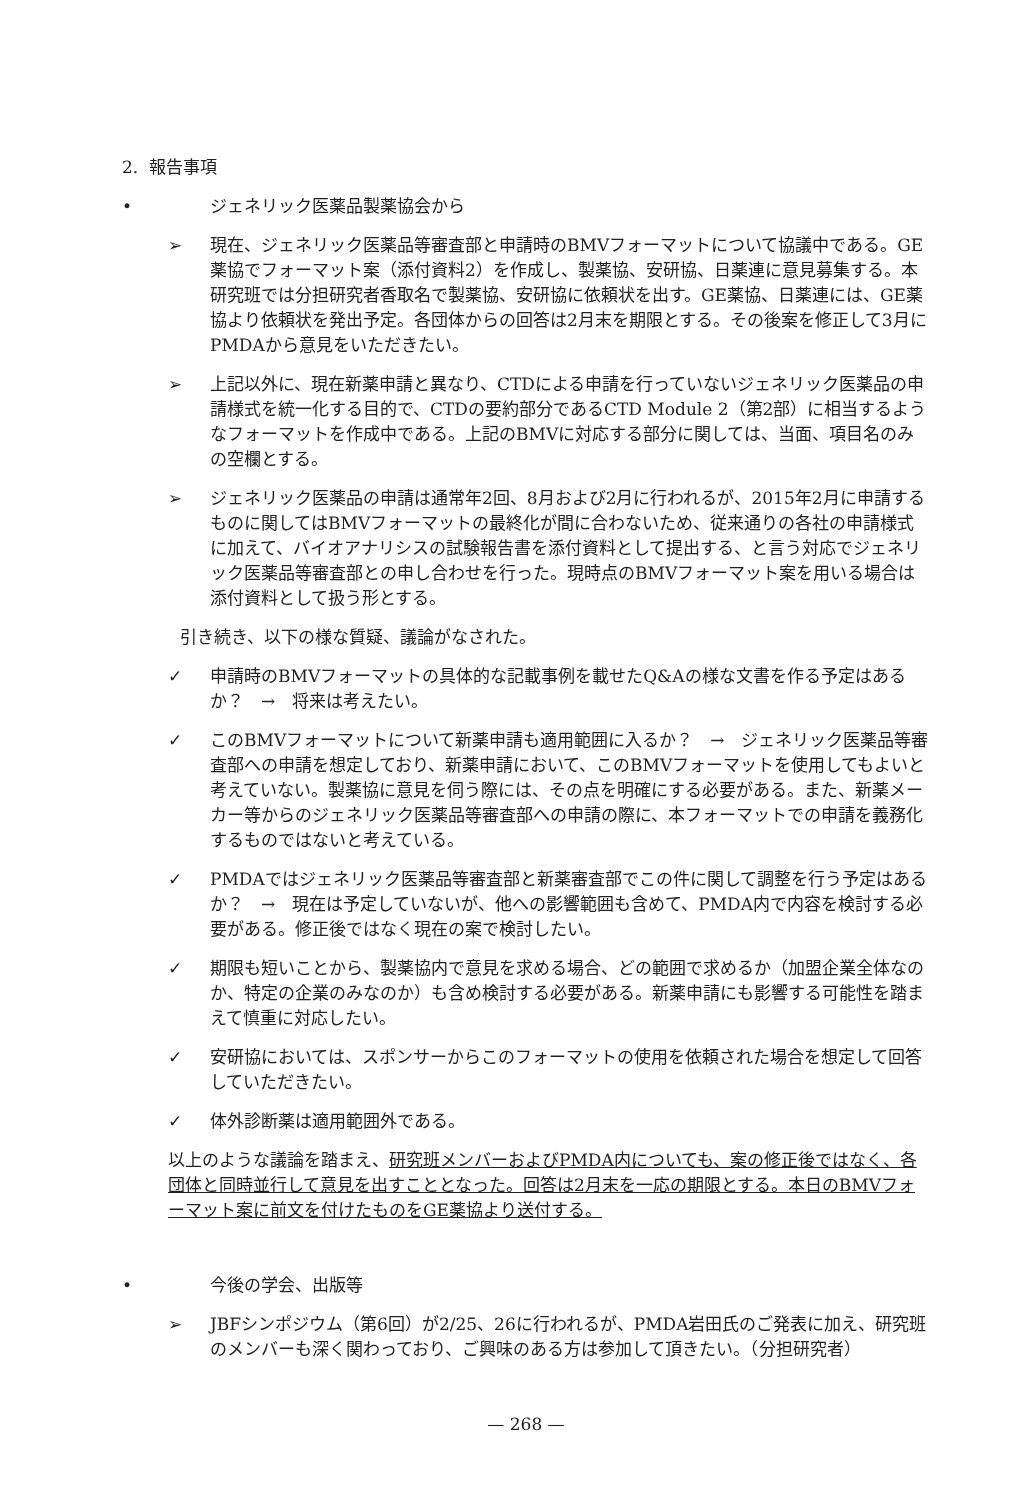2. 報告事項
• ジェネリック医薬品製薬協会から
➢ 現在、ジェネリック医薬品等審査部と申請時のBMVフォーマットについて協議中である。GE薬協でフォーマット案（添付資料2）を作成し、製薬協、安研協、日薬連に意見募集する。本研究班では分担研究者香取名で製薬協、安研協に依頼状を出す。GE薬協、日薬連には、GE薬協より依頼状を発出予定。各団体からの回答は2月末を期限とする。その後案を修正して3月にPMDAから意見をいただきたい。
➢ 上記以外に、現在新薬申請と異なり、CTDによる申請を行っていないジェネリック医薬品の申請様式を統一化する目的で、CTDの要約部分であるCTD Module 2（第2部）に相当するようなフォーマットを作成中である。上記のBMVに対応する部分に関しては、当面、項目名のみの空欄とする。
➢ ジェネリック医薬品の申請は通常年2回、8月および2月に行われるが、2015年2月に申請するものに関してはBMVフォーマットの最終化が間に合わないため、従来通りの各社の申請様式に加えて、バイオアナリシスの試験報告書を添付資料として提出する、と言う対応でジェネリック医薬品等審査部との申し合わせを行った。現時点のBMVフォーマット案を用いる場合は添付資料として扱う形とする。
引き続き、以下の様な質疑、議論がなされた。
✓ 申請時のBMVフォーマットの具体的な記載事例を載せたQ&Aの様な文書を作る予定はあるか？　→　将来は考えたい。
✓ このBMVフォーマットについて新薬申請も適用範囲に入るか？　→　ジェネリック医薬品等審査部への申請を想定しており、新薬申請において、このBMVフォーマットを使用してもよいと考えていない。製薬協に意見を伺う際には、その点を明確にする必要がある。また、新薬メーカー等からのジェネリック医薬品等審査部への申請の際に、本フォーマットでの申請を義務化するものではないと考えている。
✓ PMDAではジェネリック医薬品等審査部と新薬審査部でこの件に関して調整を行う予定はあるか？　→　現在は予定していないが、他への影響範囲も含めて、PMDA内で内容を検討する必要がある。修正後ではなく現在の案で検討したい。
✓ 期限も短いことから、製薬協内で意見を求める場合、どの範囲で求めるか（加盟企業全体なのか、特定の企業のみなのか）も含め検討する必要がある。新薬申請にも影響する可能性を踏まえて慎重に対応したい。
✓ 安研協においては、スポンサーからこのフォーマットの使用を依頼された場合を想定して回答していただきたい。
✓ 体外診断薬は適用範囲外である。
以上のような議論を踏まえ、研究班メンバーおよびPMDA内についても、案の修正後ではなく、各団体と同時並行して意見を出すこととなった。回答は2月末を一応の期限とする。本日のBMVフォーマット案に前文を付けたものをGE薬協より送付する。
• 今後の学会、出版等
➢ JBFシンポジウム（第6回）が2/25、26に行われるが、PMDA岩田氏のご発表に加え、研究班のメンバーも深く関わっており、ご興味のある方は参加して頂きたい。（分担研究者）
— 268 —